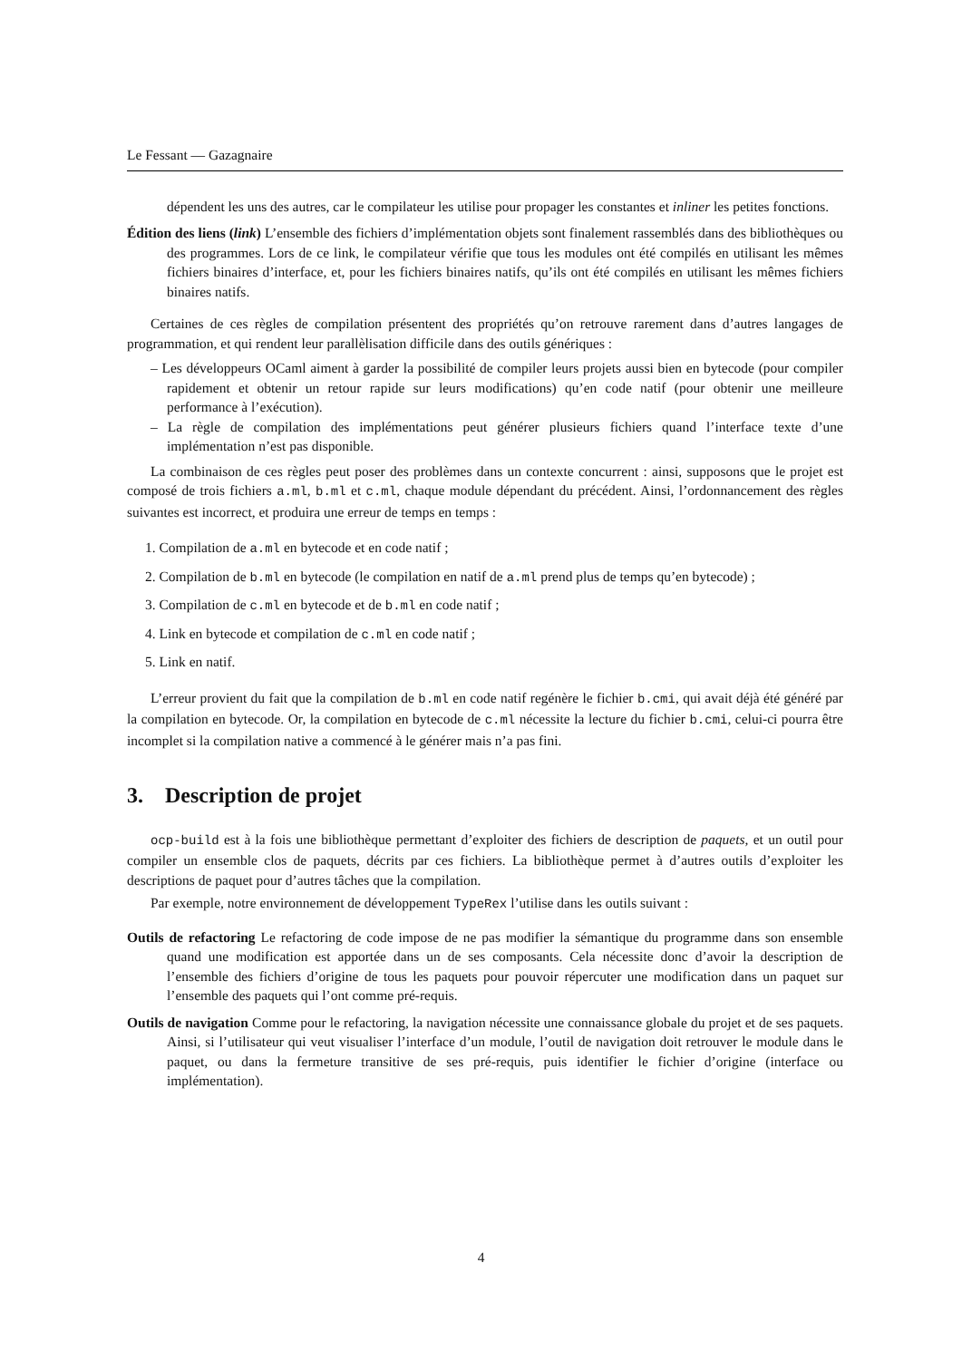Le Fessant — Gazagnaire
dépendent les uns des autres, car le compilateur les utilise pour propager les constantes et inliner les petites fonctions.
Édition des liens (link) L’ensemble des fichiers d’implémentation objets sont finalement rassemblés dans des bibliothèques ou des programmes. Lors de ce link, le compilateur vérifie que tous les modules ont été compilés en utilisant les mêmes fichiers binaires d’interface, et, pour les fichiers binaires natifs, qu’ils ont été compilés en utilisant les mêmes fichiers binaires natifs.
Certaines de ces règles de compilation présentent des propriétés qu’on retrouve rarement dans d’autres langages de programmation, et qui rendent leur parallèlisation difficile dans des outils génériques :
– Les développeurs OCaml aiment à garder la possibilité de compiler leurs projets aussi bien en bytecode (pour compiler rapidement et obtenir un retour rapide sur leurs modifications) qu’en code natif (pour obtenir une meilleure performance à l’exécution).
– La règle de compilation des implémentations peut générer plusieurs fichiers quand l’interface texte d’une implémentation n’est pas disponible.
La combinaison de ces règles peut poser des problèmes dans un contexte concurrent : ainsi, supposons que le projet est composé de trois fichiers a.ml, b.ml et c.ml, chaque module dépendant du précédent. Ainsi, l’ordonnancement des règles suivantes est incorrect, et produira une erreur de temps en temps :
1. Compilation de a.ml en bytecode et en code natif ;
2. Compilation de b.ml en bytecode (le compilation en natif de a.ml prend plus de temps qu’en bytecode) ;
3. Compilation de c.ml en bytecode et de b.ml en code natif ;
4. Link en bytecode et compilation de c.ml en code natif ;
5. Link en natif.
L’erreur provient du fait que la compilation de b.ml en code natif regénère le fichier b.cmi, qui avait déjà été généré par la compilation en bytecode. Or, la compilation en bytecode de c.ml nécessite la lecture du fichier b.cmi, celui-ci pourra être incomplet si la compilation native a commencé à le générer mais n’a pas fini.
3. Description de projet
ocp-build est à la fois une bibliothèque permettant d’exploiter des fichiers de description de paquets, et un outil pour compiler un ensemble clos de paquets, décrits par ces fichiers. La bibliothèque permet à d’autres outils d’exploiter les descriptions de paquet pour d’autres tâches que la compilation.
Par exemple, notre environnement de développement TypeRex l’utilise dans les outils suivant :
Outils de refactoring Le refactoring de code impose de ne pas modifier la sémantique du programme dans son ensemble quand une modification est apportée dans un de ses composants. Cela nécessite donc d’avoir la description de l’ensemble des fichiers d’origine de tous les paquets pour pouvoir répercuter une modification dans un paquet sur l’ensemble des paquets qui l’ont comme pré-requis.
Outils de navigation Comme pour le refactoring, la navigation nécessite une connaissance globale du projet et de ses paquets. Ainsi, si l’utilisateur qui veut visualiser l’interface d’un module, l’outil de navigation doit retrouver le module dans le paquet, ou dans la fermeture transitive de ses pré-requis, puis identifier le fichier d’origine (interface ou implémentation).
4